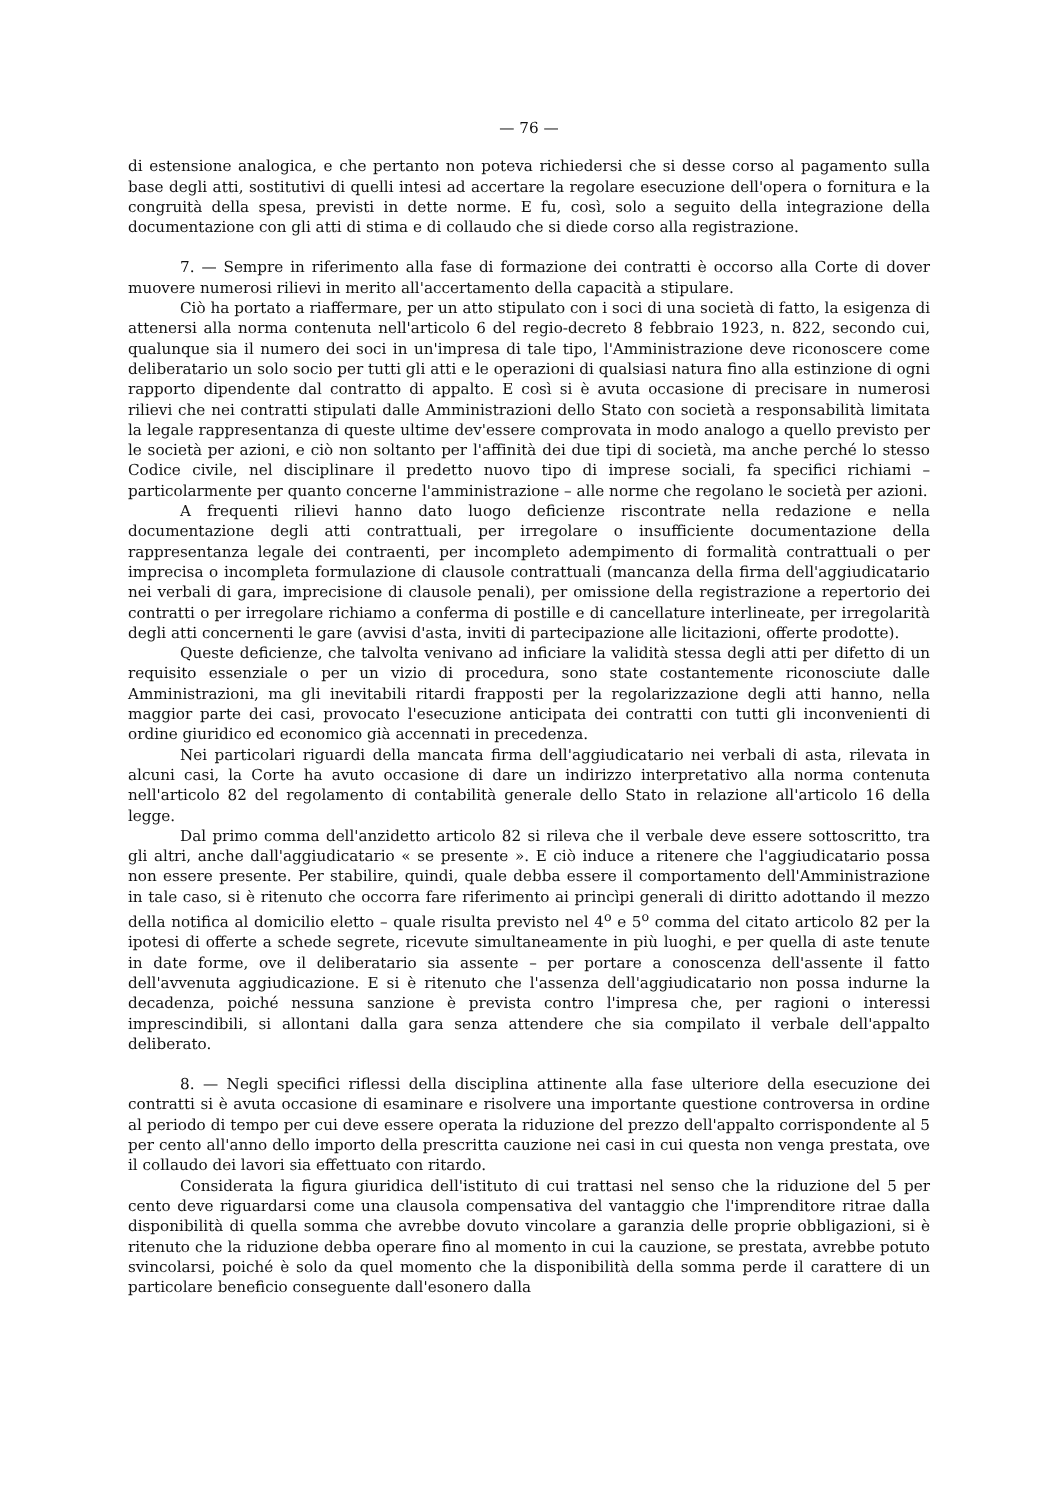— 76 —
di estensione analogica, e che pertanto non poteva richiedersi che si desse corso al pagamento sulla base degli atti, sostitutivi di quelli intesi ad accertare la regolare esecuzione dell'opera o fornitura e la congruità della spesa, previsti in dette norme. E fu, così, solo a seguito della integrazione della documentazione con gli atti di stima e di collaudo che si diede corso alla registrazione.
7. — Sempre in riferimento alla fase di formazione dei contratti è occorso alla Corte di dover muovere numerosi rilievi in merito all'accertamento della capacità a stipulare.
Ciò ha portato a riaffermare, per un atto stipulato con i soci di una società di fatto, la esigenza di attenersi alla norma contenuta nell'articolo 6 del regio-decreto 8 febbraio 1923, n. 822, secondo cui, qualunque sia il numero dei soci in un'impresa di tale tipo, l'Amministrazione deve riconoscere come deliberatario un solo socio per tutti gli atti e le operazioni di qualsiasi natura fino alla estinzione di ogni rapporto dipendente dal contratto di appalto. E così si è avuta occasione di precisare in numerosi rilievi che nei contratti stipulati dalle Amministrazioni dello Stato con società a responsabilità limitata la legale rappresentanza di queste ultime dev'essere comprovata in modo analogo a quello previsto per le società per azioni, e ciò non soltanto per l'affinità dei due tipi di società, ma anche perché lo stesso Codice civile, nel disciplinare il predetto nuovo tipo di imprese sociali, fa specifici richiami – particolarmente per quanto concerne l'amministrazione – alle norme che regolano le società per azioni.
A frequenti rilievi hanno dato luogo deficienze riscontrate nella redazione e nella documentazione degli atti contrattuali, per irregolare o insufficiente documentazione della rappresentanza legale dei contraenti, per incompleto adempimento di formalità contrattuali o per imprecisa o incompleta formulazione di clausole contrattuali (mancanza della firma dell'aggiudicatario nei verbali di gara, imprecisione di clausole penali), per omissione della registrazione a repertorio dei contratti o per irregolare richiamo a conferma di postille e di cancellature interlineate, per irregolarità degli atti concernenti le gare (avvisi d'asta, inviti di partecipazione alle licitazioni, offerte prodotte).
Queste deficienze, che talvolta venivano ad inficiare la validità stessa degli atti per difetto di un requisito essenziale o per un vizio di procedura, sono state costantemente riconosciute dalle Amministrazioni, ma gli inevitabili ritardi frapposti per la regolarizzazione degli atti hanno, nella maggior parte dei casi, provocato l'esecuzione anticipata dei contratti con tutti gli inconvenienti di ordine giuridico ed economico già accennati in precedenza.
Nei particolari riguardi della mancata firma dell'aggiudicatario nei verbali di asta, rilevata in alcuni casi, la Corte ha avuto occasione di dare un indirizzo interpretativo alla norma contenuta nell'articolo 82 del regolamento di contabilità generale dello Stato in relazione all'articolo 16 della legge.
Dal primo comma dell'anzidetto articolo 82 si rileva che il verbale deve essere sottoscritto, tra gli altri, anche dall'aggiudicatario « se presente ». E ciò induce a ritenere che l'aggiudicatario possa non essere presente. Per stabilire, quindi, quale debba essere il comportamento dell'Amministrazione in tale caso, si è ritenuto che occorra fare riferimento ai princìpi generali di diritto adottando il mezzo della notifica al domicilio eletto – quale risulta previsto nel 4<sup>o</sup> e 5<sup>o</sup> comma del citato articolo 82 per la ipotesi di offerte a schede segrete, ricevute simultaneamente in più luoghi, e per quella di aste tenute in date forme, ove il deliberatario sia assente – per portare a conoscenza dell'assente il fatto dell'avvenuta aggiudicazione. E si è ritenuto che l'assenza dell'aggiudicatario non possa indurne la decadenza, poiché nessuna sanzione è prevista contro l'impresa che, per ragioni o interessi imprescindibili, si allontani dalla gara senza attendere che sia compilato il verbale dell'appalto deliberato.
8. — Negli specifici riflessi della disciplina attinente alla fase ulteriore della esecuzione dei contratti si è avuta occasione di esaminare e risolvere una importante questione controversa in ordine al periodo di tempo per cui deve essere operata la riduzione del prezzo dell'appalto corrispondente al 5 per cento all'anno dello importo della prescritta cauzione nei casi in cui questa non venga prestata, ove il collaudo dei lavori sia effettuato con ritardo.
Considerata la figura giuridica dell'istituto di cui trattasi nel senso che la riduzione del 5 per cento deve riguardarsi come una clausola compensativa del vantaggio che l'imprenditore ritrae dalla disponibilità di quella somma che avrebbe dovuto vincolare a garanzia delle proprie obbligazioni, si è ritenuto che la riduzione debba operare fino al momento in cui la cauzione, se prestata, avrebbe potuto svincolarsi, poiché è solo da quel momento che la disponibilità della somma perde il carattere di un particolare beneficio conseguente dall'esonero dalla